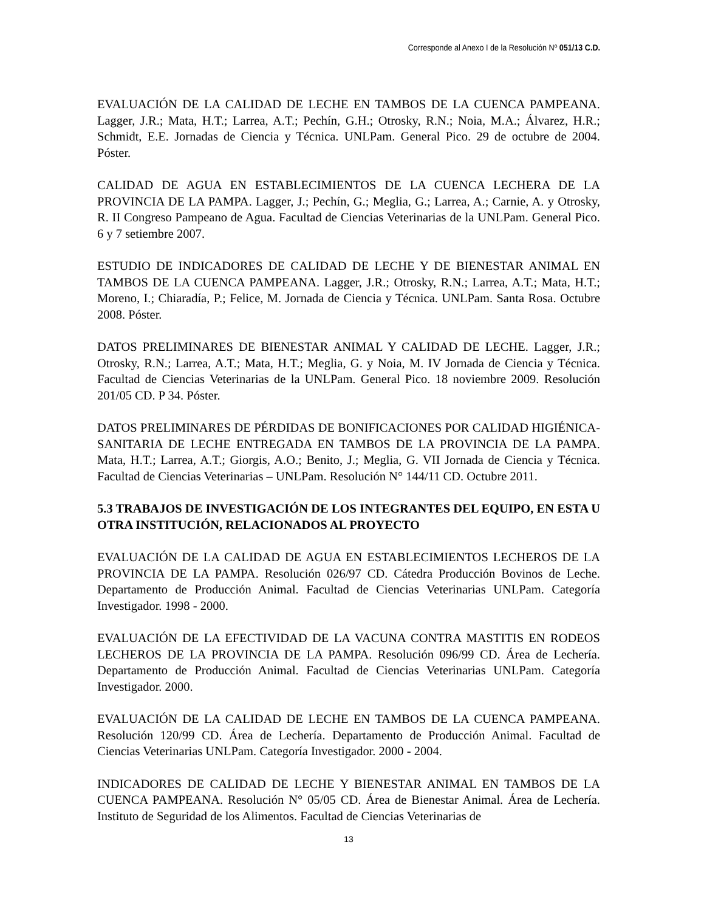Corresponde al Anexo I de la Resolución Nº 051/13 C.D.
EVALUACIÓN DE LA CALIDAD DE LECHE EN TAMBOS DE LA CUENCA PAMPEANA. Lagger, J.R.; Mata, H.T.; Larrea, A.T.; Pechín, G.H.; Otrosky, R.N.; Noia, M.A.; Álvarez, H.R.; Schmidt, E.E. Jornadas de Ciencia y Técnica. UNLPam. General Pico. 29 de octubre de 2004. Póster.
CALIDAD DE AGUA EN ESTABLECIMIENTOS DE LA CUENCA LECHERA DE LA PROVINCIA DE LA PAMPA. Lagger, J.; Pechín, G.; Meglia, G.; Larrea, A.; Carnie, A. y Otrosky, R. II Congreso Pampeano de Agua. Facultad de Ciencias Veterinarias de la UNLPam. General Pico. 6 y 7 setiembre 2007.
ESTUDIO DE INDICADORES DE CALIDAD DE LECHE Y DE BIENESTAR ANIMAL EN TAMBOS DE LA CUENCA PAMPEANA. Lagger, J.R.; Otrosky, R.N.; Larrea, A.T.; Mata, H.T.; Moreno, I.; Chiaradía, P.; Felice, M. Jornada de Ciencia y Técnica. UNLPam. Santa Rosa. Octubre 2008. Póster.
DATOS PRELIMINARES DE BIENESTAR ANIMAL Y CALIDAD DE LECHE. Lagger, J.R.; Otrosky, R.N.; Larrea, A.T.; Mata, H.T.; Meglia, G. y Noia, M. IV Jornada de Ciencia y Técnica. Facultad de Ciencias Veterinarias de la UNLPam. General Pico. 18 noviembre 2009. Resolución 201/05 CD. P 34. Póster.
DATOS PRELIMINARES DE PÉRDIDAS DE BONIFICACIONES POR CALIDAD HIGIÉNICA-SANITARIA DE LECHE ENTREGADA EN TAMBOS DE LA PROVINCIA DE LA PAMPA. Mata, H.T.; Larrea, A.T.; Giorgis, A.O.; Benito, J.; Meglia, G. VII Jornada de Ciencia y Técnica. Facultad de Ciencias Veterinarias – UNLPam. Resolución N° 144/11 CD. Octubre 2011.
5.3 TRABAJOS DE INVESTIGACIÓN DE LOS INTEGRANTES DEL EQUIPO, EN ESTA U OTRA INSTITUCIÓN, RELACIONADOS AL PROYECTO
EVALUACIÓN DE LA CALIDAD DE AGUA EN ESTABLECIMIENTOS LECHEROS DE LA PROVINCIA DE LA PAMPA. Resolución 026/97 CD. Cátedra Producción Bovinos de Leche. Departamento de Producción Animal. Facultad de Ciencias Veterinarias UNLPam. Categoría Investigador. 1998 - 2000.
EVALUACIÓN DE LA EFECTIVIDAD DE LA VACUNA CONTRA MASTITIS EN RODEOS LECHEROS DE LA PROVINCIA DE LA PAMPA. Resolución 096/99 CD. Área de Lechería. Departamento de Producción Animal. Facultad de Ciencias Veterinarias UNLPam. Categoría Investigador. 2000.
EVALUACIÓN DE LA CALIDAD DE LECHE EN TAMBOS DE LA CUENCA PAMPEANA. Resolución 120/99 CD. Área de Lechería. Departamento de Producción Animal. Facultad de Ciencias Veterinarias UNLPam. Categoría Investigador. 2000 - 2004.
INDICADORES DE CALIDAD DE LECHE Y BIENESTAR ANIMAL EN TAMBOS DE LA CUENCA PAMPEANA. Resolución N° 05/05 CD. Área de Bienestar Animal. Área de Lechería. Instituto de Seguridad de los Alimentos. Facultad de Ciencias Veterinarias de
13